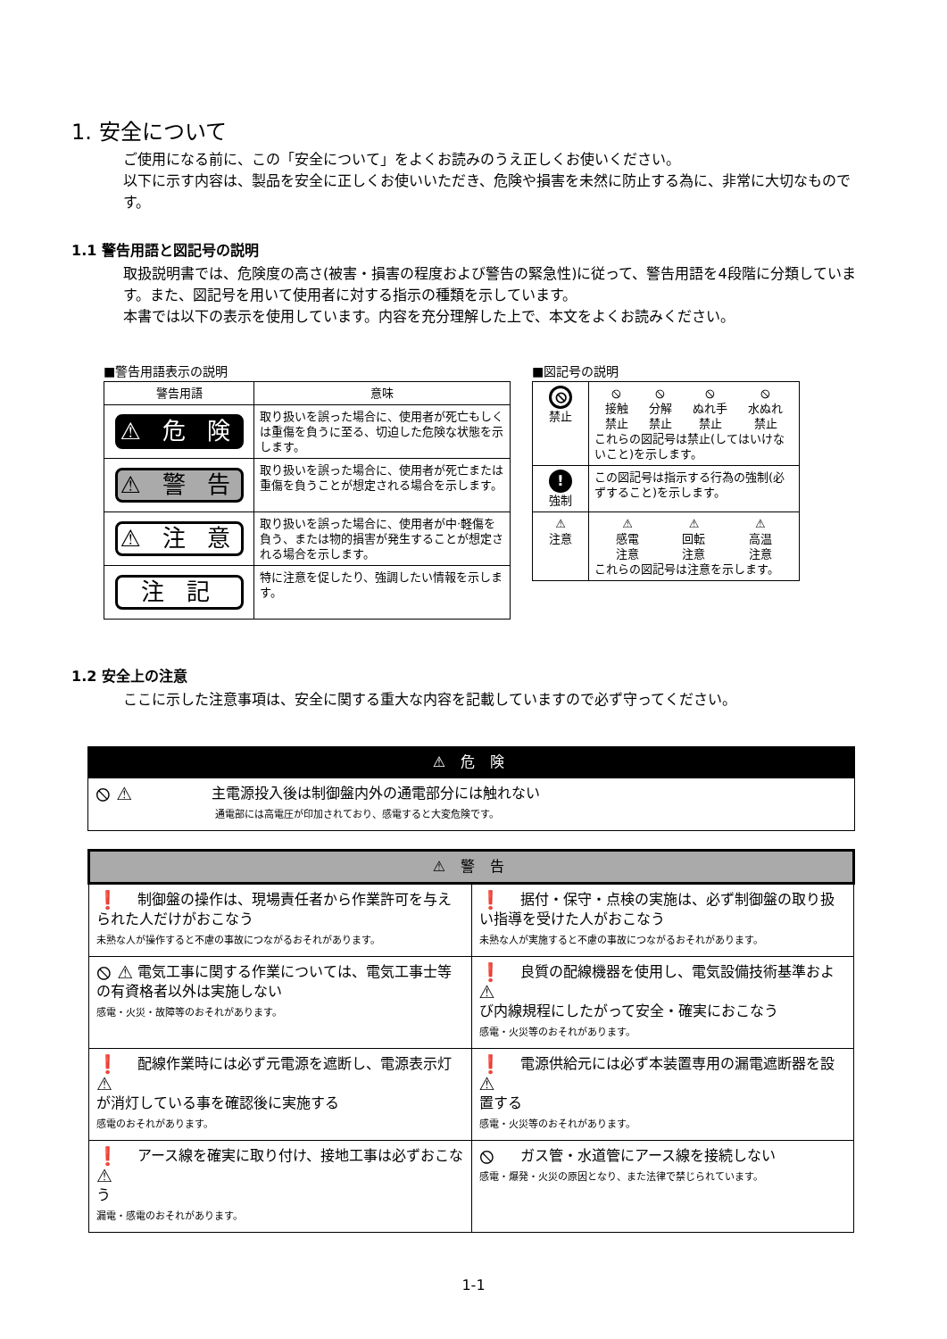1. 安全について
ご使用になる前に、この「安全について」をよくお読みのうえ正しくお使いください。
以下に示す内容は、製品を安全に正しくお使いいただき、危険や損害を未然に防止する為に、非常に大切なものです。
1.1 警告用語と図記号の説明
取扱説明書では、危険度の高さ(被害・損害の程度および警告の緊急性)に従って、警告用語を4段階に分類しています。また、図記号を用いて使用者に対する指示の種類を示しています。
本書では以下の表示を使用しています。内容を充分理解した上で、本文をよくお読みください。
■警告用語表示の説明
| 警告用語 | 意味 |
| --- | --- |
| ⚠ 危 険 | 取り扱いを誤った場合に、使用者が死亡もしくは重傷を負うに至る、切迫した危険な状態を示します。 |
| ⚠ 警 告 | 取り扱いを誤った場合に、使用者が死亡または重傷を負うことが想定される場合を示します。 |
| ⚠ 注 意 | 取り扱いを誤った場合に、使用者が中·軽傷を負う、または物的損害が発生することが想定される場合を示します。 |
| 注 記 | 特に注意を促したり、強調したい情報を示します。 |
■図記号の説明
| ⦸ 禁止 | ⦸ 接触 禁止 ⦸ 分解 禁止 ⦸ ぬれ手 禁止 ⦸ 水ぬれ 禁止 これらの図記号は禁止(してはいけないこと)を示します。 |
| ! 強制 | この図記号は指示する行為の強制(必ずすること)を示します。 |
| ⚠ 注意 | ⚠ 感電 注意 ⚠ 回転 注意 ⚠ 高温 注意 これらの図記号は注意を示します。 |
1.2 安全上の注意
ここに示した注意事項は、安全に関する重大な内容を記載していますので必ず守ってください。
| ⚠ 危 険 |
| ⦸ ⚠ 主電源投入後は制御盤内外の通電部分には触れない 通電部には高電圧が印加されており、感電すると大変危険です。 |
| ⚠ 警 告 | |
| ❗ 制御盤の操作は、現場責任者から作業許可を与えられた人だけがおこなう 未熟な人が操作すると不慮の事故につながるおそれがあります。 | ❗ 据付・保守・点検の実施は、必ず制御盤の取り扱い指導を受けた人がおこなう 未熟な人が実施すると不慮の事故につながるおそれがあります。 |
| ⦸ ⚠ 電気工事に関する作業については、電気工事士等の有資格者以外は実施しない 感電・火災・故障等のおそれがあります。 | ❗ ⚠ 良質の配線機器を使用し、電気設備技術基準および内線規程にしたがって安全・確実におこなう 感電・火災等のおそれがあります。 |
| ❗ ⚠ 配線作業時には必ず元電源を遮断し、電源表示灯が消灯している事を確認後に実施する 感電のおそれがあります。 | ❗ ⚠ 電源供給元には必ず本装置専用の漏電遮断器を設置する 感電・火災等のおそれがあります。 |
| ❗ ⚠ アース線を確実に取り付け、接地工事は必ずおこなう 漏電・感電のおそれがあります。 | ⦸ ガス管・水道管にアース線を接続しない 感電・爆発・火災の原因となり、また法律で禁じられています。 |
1-1